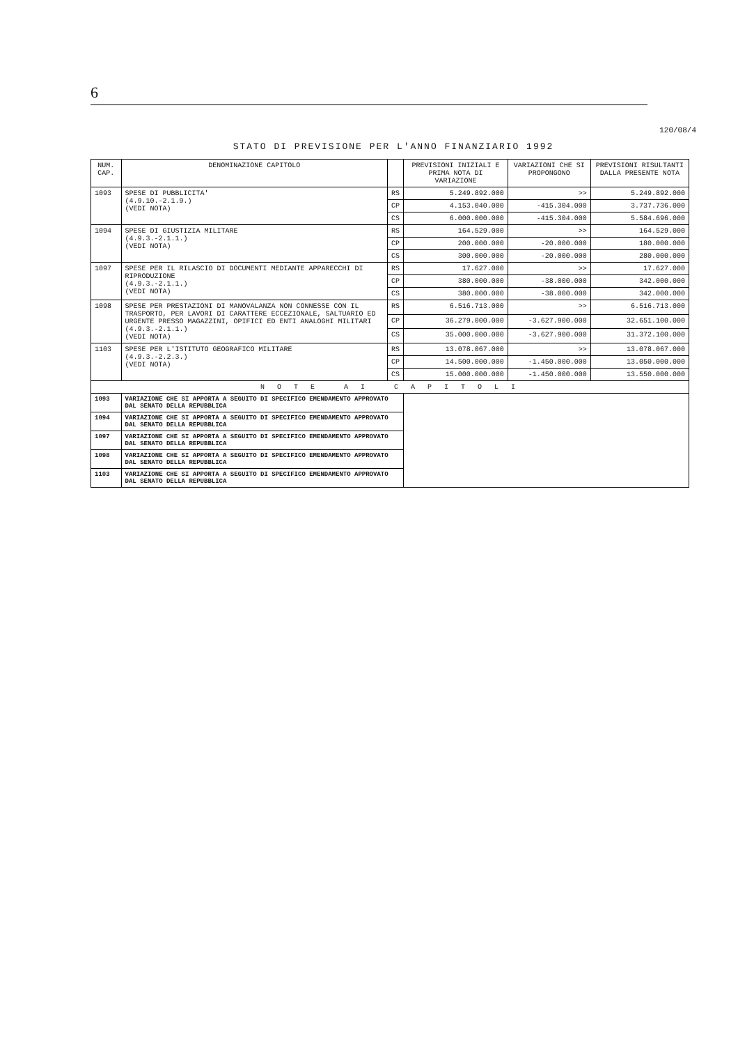6
120/08/4
STATO DI PREVISIONE PER L'ANNO FINANZIARIO 1992
| NUM. CAP. | DENOMINAZIONE CAPITOLO | | PREVISIONI INIZIALI E PRIMA NOTA DI VARIAZIONE | VARIAZIONI CHE SI PROPONGONO | PREVISIONI RISULTANTI DALLA PRESENTE NOTA |
| --- | --- | --- | --- | --- | --- |
| 1093 | SPESE DI PUBBLICITA' (4.9.10.-2.1.9.) (VEDI NOTA) | RS | 5.249.892.000 | >> | 5.249.892.000 |
| | | CP | 4.153.040.000 | -415.304.000 | 3.737.736.000 |
| | | CS | 6.000.000.000 | -415.304.000 | 5.584.696.000 |
| 1094 | SPESE DI GIUSTIZIA MILITARE (4.9.3.-2.1.1.) (VEDI NOTA) | RS | 164.529.000 | >> | 164.529.000 |
| | | CP | 200.000.000 | -20.000.000 | 180.000.000 |
| | | CS | 300.000.000 | -20.000.000 | 280.000.000 |
| 1097 | SPESE PER IL RILASCIO DI DOCUMENTI MEDIANTE APPARECCHI DI RIPRODUZIONE (4.9.3.-2.1.1.) (VEDI NOTA) | RS | 17.627.000 | >> | 17.627.000 |
| | | CP | 380.000.000 | -38.000.000 | 342.000.000 |
| | | CS | 380.000.000 | -38.000.000 | 342.000.000 |
| 1098 | SPESE PER PRESTAZIONI DI MANOVALANZA NON CONNESSE CON IL TRASPORTO, PER LAVORI DI CARATTERE ECCEZIONALE, SALTUARIO ED URGENTE PRESSO MAGAZZINI, OPIFICI ED ENTI ANALOGHI MILITARI (4.9.3.-2.1.1.) (VEDI NOTA) | RS | 6.516.713.000 | >> | 6.516.713.000 |
| | | CP | 36.279.000.000 | -3.627.900.000 | 32.651.100.000 |
| | | CS | 35.000.000.000 | -3.627.900.000 | 31.372.100.000 |
| 1103 | SPESE PER L'ISTITUTO GEOGRAFICO MILITARE (4.9.3.-2.2.3.) (VEDI NOTA) | RS | 13.078.067.000 | >> | 13.078.067.000 |
| | | CP | 14.500.000.000 | -1.450.000.000 | 13.050.000.000 |
| | | CS | 15.000.000.000 | -1.450.000.000 | 13.550.000.000 |
| N O T E A I C A P I T O L I | | | | | |
| 1093 | VARIAZIONE CHE SI APPORTA A SEGUITO DI SPECIFICO EMENDAMENTO APPROVATO DAL SENATO DELLA REPUBBLICA | | | | |
| 1094 | VARIAZIONE CHE SI APPORTA A SEGUITO DI SPECIFICO EMENDAMENTO APPROVATO DAL SENATO DELLA REPUBBLICA | | | | |
| 1097 | VARIAZIONE CHE SI APPORTA A SEGUITO DI SPECIFICO EMENDAMENTO APPROVATO DAL SENATO DELLA REPUBBLICA | | | | |
| 1098 | VARIAZIONE CHE SI APPORTA A SEGUITO DI SPECIFICO EMENDAMENTO APPROVATO DAL SENATO DELLA REPUBBLICA | | | | |
| 1103 | VARIAZIONE CHE SI APPORTA A SEGUITO DI SPECIFICO EMENDAMENTO APPROVATO DAL SENATO DELLA REPUBBLICA | | | | |